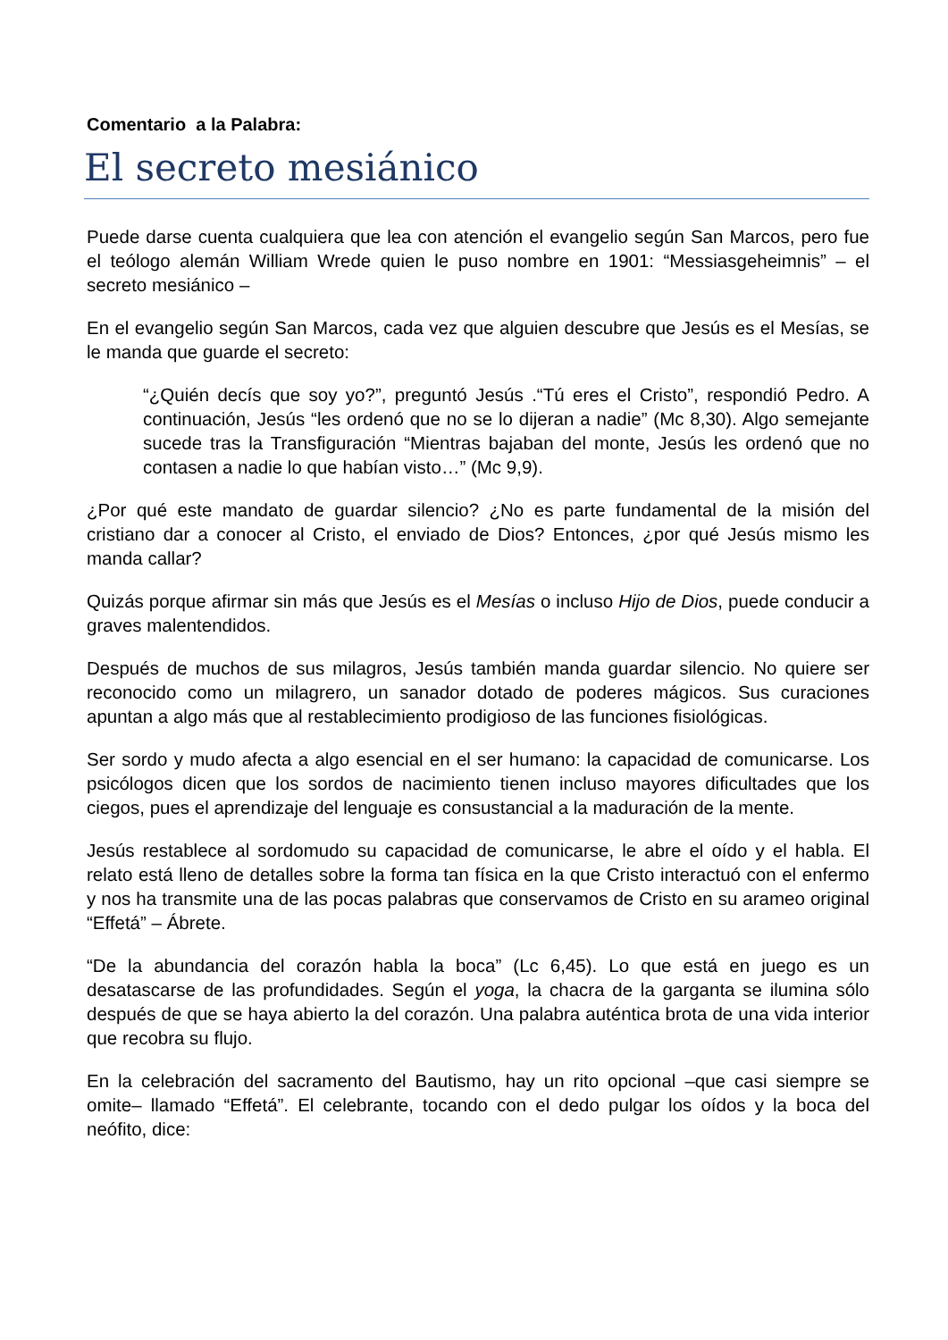Comentario a la Palabra:
El secreto mesiánico
Puede darse cuenta cualquiera que lea con atención el evangelio según San Marcos, pero fue el teólogo alemán William Wrede quien le puso nombre en 1901: “Messiasgeheimnis” – el secreto mesiánico –
En el evangelio según San Marcos, cada vez que alguien descubre que Jesús es el Mesías, se le manda que guarde el secreto:
“¿Quién decís que soy yo?”, preguntó Jesús .“Tú eres el Cristo”, respondió Pedro. A continuación, Jesús “les ordenó que no se lo dijeran a nadie” (Mc 8,30). Algo semejante sucede tras la Transfiguración “Mientras bajaban del monte, Jesús les ordenó que no contasen a nadie lo que habían visto…” (Mc 9,9).
¿Por qué este mandato de guardar silencio? ¿No es parte fundamental de la misión del cristiano dar a conocer al Cristo, el enviado de Dios? Entonces, ¿por qué Jesús mismo les manda callar?
Quizás porque afirmar sin más que Jesús es el Mesías o incluso Hijo de Dios, puede conducir a graves malentendidos.
Después de muchos de sus milagros, Jesús también manda guardar silencio. No quiere ser reconocido como un milagrero, un sanador dotado de poderes mágicos. Sus curaciones apuntan a algo más que al restablecimiento prodigioso de las funciones fisiológicas.
Ser sordo y mudo afecta a algo esencial en el ser humano: la capacidad de comunicarse. Los psicólogos dicen que los sordos de nacimiento tienen incluso mayores dificultades que los ciegos, pues el aprendizaje del lenguaje es consustancial a la maduración de la mente.
Jesús restablece al sordomudo su capacidad de comunicarse, le abre el oído y el habla. El relato está lleno de detalles sobre la forma tan física en la que Cristo interactuó con el enfermo y nos ha transmite una de las pocas palabras que conservamos de Cristo en su arameo original “Effetá” – Ábrete.
“De la abundancia del corazón habla la boca” (Lc 6,45). Lo que está en juego es un desatascarse de las profundidades. Según el yoga, la chacra de la garganta se ilumina sólo después de que se haya abierto la del corazón. Una palabra auténtica brota de una vida interior que recobra su flujo.
En la celebración del sacramento del Bautismo, hay un rito opcional –que casi siempre se omite– llamado “Effetá”. El celebrante, tocando con el dedo pulgar los oídos y la boca del neófito, dice: